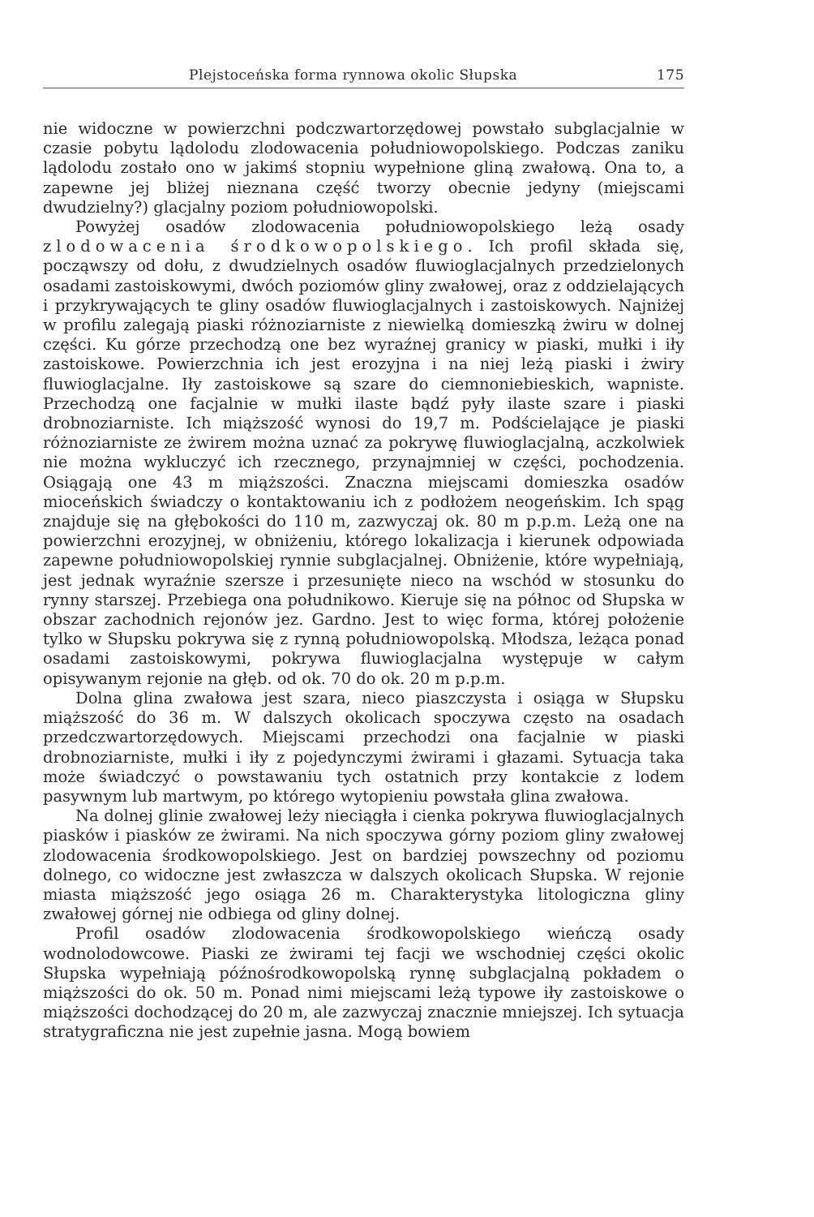Plejstoceńska forma rynnowa okolic Słupska 175
nie widoczne w powierzchni podczwartorzędowej powstało subglacjalnie w czasie pobytu lądolodu zlodowacenia południowopolskiego. Podczas zaniku lądolodu zostało ono w jakimś stopniu wypełnione gliną zwałową. Ona to, a zapewne jej bliżej nieznana część tworzy obecnie jedyny (miejscami dwudzielny?) glacjalny poziom południowopolski.
Powyżej osadów zlodowacenia południowopolskiego leżą osady zlodowacenia środkowopolskiego. Ich profil składa się, począwszy od dołu, z dwudzielnych osadów fluwioglacjalnych przedzielonych osadami zastoiskowymi, dwóch poziomów gliny zwałowej, oraz z oddzielających i przykrywających te gliny osadów fluwioglacjalnych i zastoiskowych. Najniżej w profilu zalegają piaski różnoziarniste z niewielką domieszką żwiru w dolnej części. Ku górze przechodzą one bez wyraźnej granicy w piaski, mułki i iły zastoiskowe. Powierzchnia ich jest erozyjna i na niej leżą piaski i żwiry fluwioglacjalne. Iły zastoiskowe są szare do ciemnoniebieskich, wapniste. Przechodzą one facjalnie w mułki ilaste bądź pyły ilaste szare i piaski drobnoziarniste. Ich miąższość wynosi do 19,7 m. Podścielające je piaski różnoziarniste ze żwirem można uznać za pokrywę fluwioglacjalną, aczkolwiek nie można wykluczyć ich rzecznego, przynajmniej w części, pochodzenia. Osiągają one 43 m miąższości. Znaczna miejscami domieszka osadów mioceńskich świadczy o kontaktowaniu ich z podłożem neogeńskim. Ich spąg znajduje się na głębokości do 110 m, zazwyczaj ok. 80 m p.p.m. Leżą one na powierzchni erozyjnej, w obniżeniu, którego lokalizacja i kierunek odpowiada zapewne południowopolskiej rynnie subglacjalnej. Obniżenie, które wypełniają, jest jednak wyraźnie szersze i przesunięte nieco na wschód w stosunku do rynny starszej. Przebiega ona południkowo. Kieruje się na północ od Słupska w obszar zachodnich rejonów jez. Gardno. Jest to więc forma, której położenie tylko w Słupsku pokrywa się z rynną południowopolską. Młodsza, leżąca ponad osadami zastoiskowymi, pokrywa fluwioglacjalna występuje w całym opisywanym rejonie na głęb. od ok. 70 do ok. 20 m p.p.m.
Dolna glina zwałowa jest szara, nieco piaszczysta i osiąga w Słupsku miąższość do 36 m. W dalszych okolicach spoczywa często na osadach przedczwartorzędowych. Miejscami przechodzi ona facjalnie w piaski drobnoziarniste, mułki i iły z pojedynczymi żwirami i głazami. Sytuacja taka może świadczyć o powstawaniu tych ostatnich przy kontakcie z lodem pasywnym lub martwym, po którego wytopieniu powstała glina zwałowa.
Na dolnej glinie zwałowej leży nieciągła i cienka pokrywa fluwioglacjalnych piasków i piasków ze żwirami. Na nich spoczywa górny poziom gliny zwałowej zlodowacenia środkowopolskiego. Jest on bardziej powszechny od poziomu dolnego, co widoczne jest zwłaszcza w dalszych okolicach Słupska. W rejonie miasta miąższość jego osiąga 26 m. Charakterystyka litologiczna gliny zwałowej górnej nie odbiega od gliny dolnej.
Profil osadów zlodowacenia środkowopolskiego wieńczą osady wodnolodowcowe. Piaski ze żwirami tej facji we wschodniej części okolic Słupska wypełniają późnośrodkowopolską rynnę subglacjalną pokładem o miąższości do ok. 50 m. Ponad nimi miejscami leżą typowe iły zastoiskowe o miąższości dochodzącej do 20 m, ale zazwyczaj znacznie mniejszej. Ich sytuacja stratygraficzna nie jest zupełnie jasna. Mogą bowiem